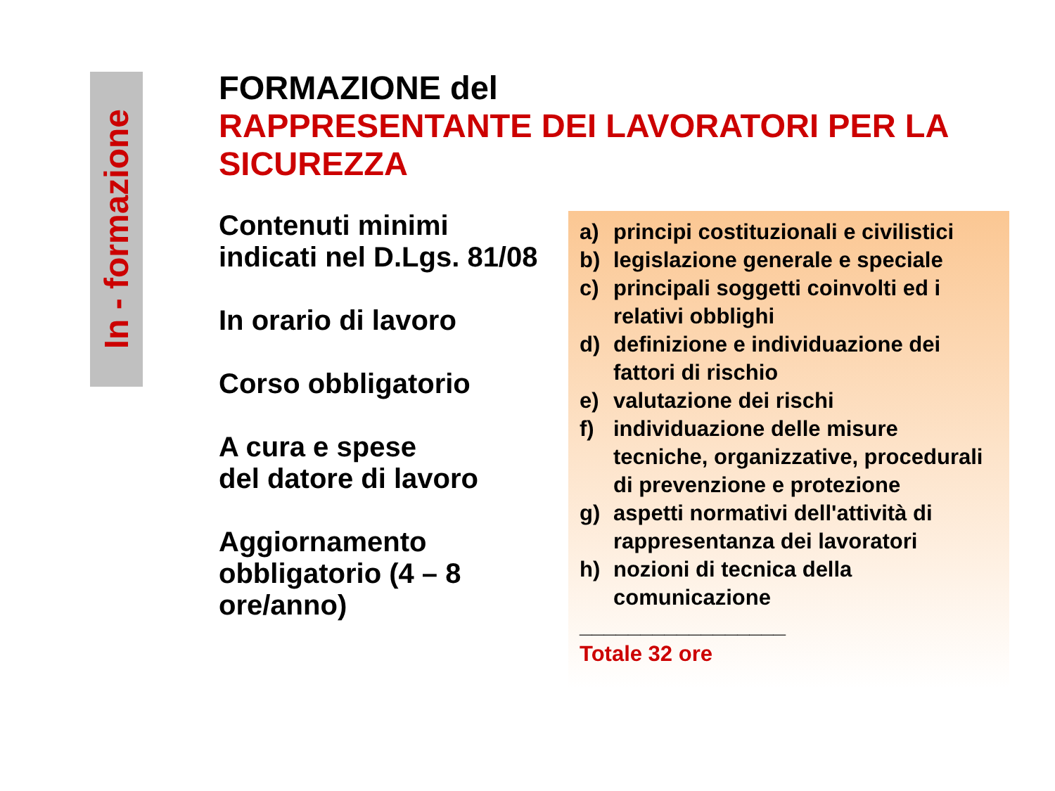In - formazione
FORMAZIONE del
RAPPRESENTANTE DEI LAVORATORI PER LA SICUREZZA
Contenuti minimi
indicati nel D.Lgs. 81/08
In orario di lavoro
Corso obbligatorio
A cura e spese
del datore di lavoro
Aggiornamento obbligatorio (4 – 8 ore/anno)
a) principi costituzionali e civilistici
b) legislazione generale e speciale
c) principali soggetti coinvolti ed i relativi obblighi
d) definizione e individuazione dei fattori di rischio
e) valutazione dei rischi
f) individuazione delle misure tecniche, organizzative, procedurali di prevenzione e protezione
g) aspetti normativi dell'attività di rappresentanza dei lavoratori
h) nozioni di tecnica della comunicazione
_________________
Totale 32 ore